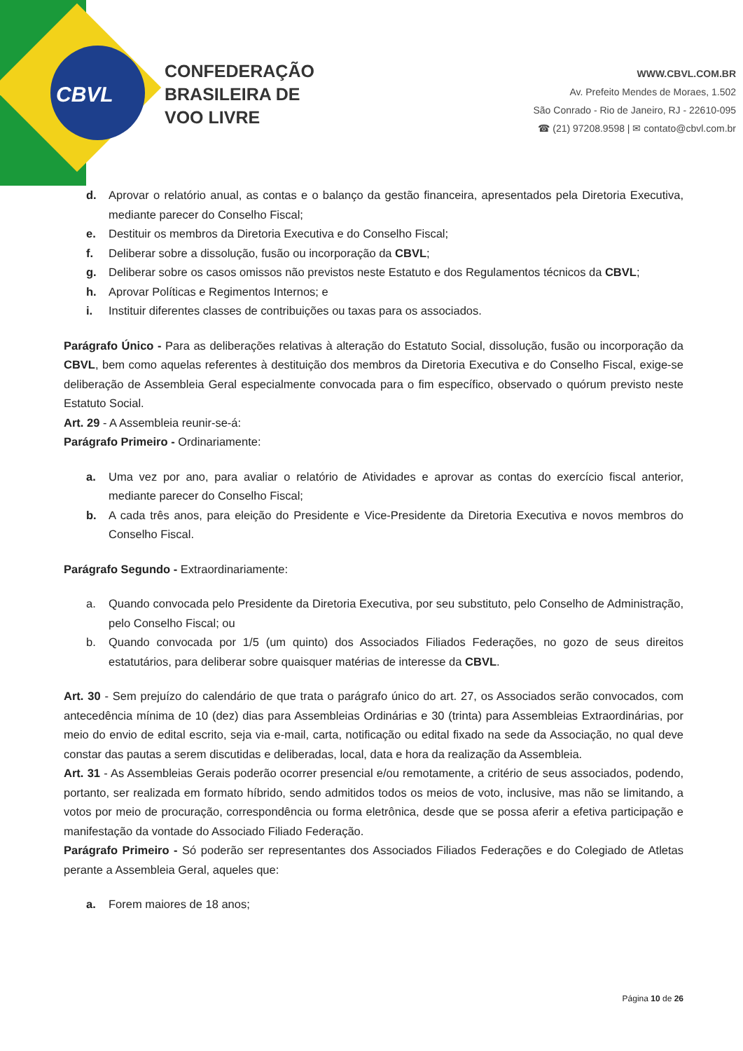CBVL
CONFEDERAÇÃO
BRASILEIRA DE
VOO LIVRE
WWW.CBVL.COM.BR
Av. Prefeito Mendes de Moraes, 1.502
São Conrado - Rio de Janeiro, RJ - 22610-095
☎ (21) 97208.9598 | ✉ contato@cbvl.com.br
d. Aprovar o relatório anual, as contas e o balanço da gestão financeira, apresentados pela Diretoria Executiva, mediante parecer do Conselho Fiscal;
e. Destituir os membros da Diretoria Executiva e do Conselho Fiscal;
f. Deliberar sobre a dissolução, fusão ou incorporação da CBVL;
g. Deliberar sobre os casos omissos não previstos neste Estatuto e dos Regulamentos técnicos da CBVL;
h. Aprovar Políticas e Regimentos Internos; e
i. Instituir diferentes classes de contribuições ou taxas para os associados.
Parágrafo Único - Para as deliberações relativas à alteração do Estatuto Social, dissolução, fusão ou incorporação da CBVL, bem como aquelas referentes à destituição dos membros da Diretoria Executiva e do Conselho Fiscal, exige-se deliberação de Assembleia Geral especialmente convocada para o fim específico, observado o quórum previsto neste Estatuto Social.
Art. 29 - A Assembleia reunir-se-á:
Parágrafo Primeiro - Ordinariamente:
a. Uma vez por ano, para avaliar o relatório de Atividades e aprovar as contas do exercício fiscal anterior, mediante parecer do Conselho Fiscal;
b. A cada três anos, para eleição do Presidente e Vice-Presidente da Diretoria Executiva e novos membros do Conselho Fiscal.
Parágrafo Segundo - Extraordinariamente:
a. Quando convocada pelo Presidente da Diretoria Executiva, por seu substituto, pelo Conselho de Administração, pelo Conselho Fiscal; ou
b. Quando convocada por 1/5 (um quinto) dos Associados Filiados Federações, no gozo de seus direitos estatutários, para deliberar sobre quaisquer matérias de interesse da CBVL.
Art. 30 - Sem prejuízo do calendário de que trata o parágrafo único do art. 27, os Associados serão convocados, com antecedência mínima de 10 (dez) dias para Assembleias Ordinárias e 30 (trinta) para Assembleias Extraordinárias, por meio do envio de edital escrito, seja via e-mail, carta, notificação ou edital fixado na sede da Associação, no qual deve constar das pautas a serem discutidas e deliberadas, local, data e hora da realização da Assembleia.
Art. 31 - As Assembleias Gerais poderão ocorrer presencial e/ou remotamente, a critério de seus associados, podendo, portanto, ser realizada em formato híbrido, sendo admitidos todos os meios de voto, inclusive, mas não se limitando, a votos por meio de procuração, correspondência ou forma eletrônica, desde que se possa aferir a efetiva participação e manifestação da vontade do Associado Filiado Federação.
Parágrafo Primeiro - Só poderão ser representantes dos Associados Filiados Federações e do Colegiado de Atletas perante a Assembleia Geral, aqueles que:
a. Forem maiores de 18 anos;
Página 10 de 26